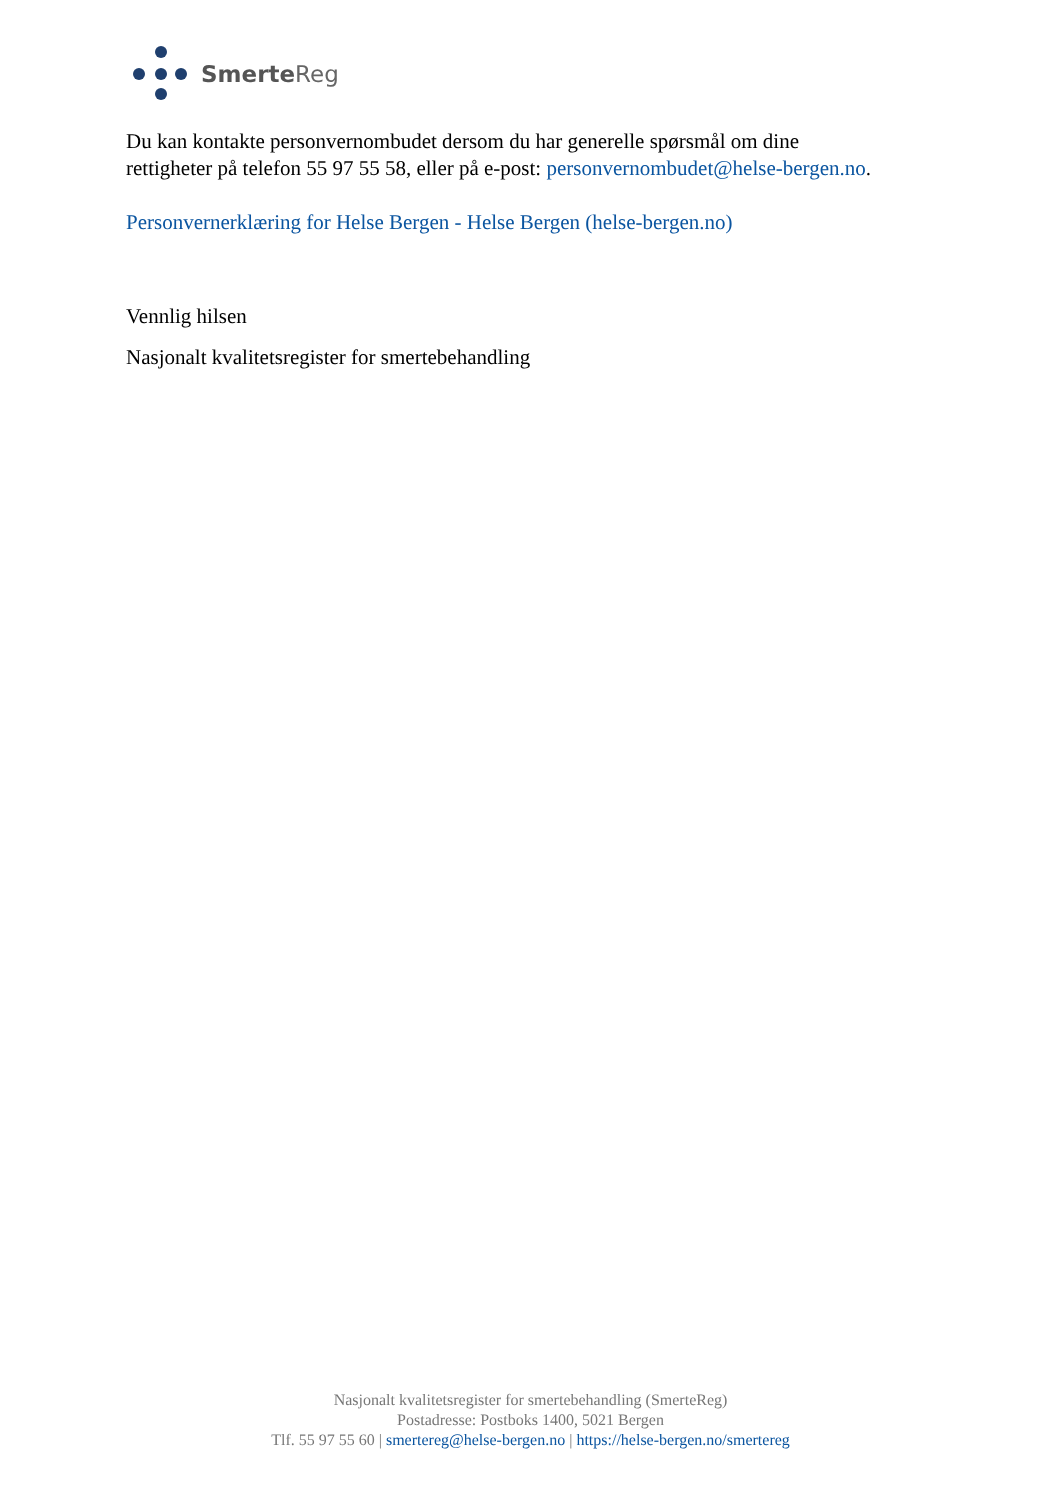Smerte Reg
Du kan kontakte personvernombudet dersom du har generelle spørsmål om dine rettigheter på telefon 55 97 55 58, eller på e-post: personvernombudet@helse-bergen.no.
Personvernerklæring for Helse Bergen - Helse Bergen (helse-bergen.no)
Vennlig hilsen
Nasjonalt kvalitetsregister for smertebehandling
Nasjonalt kvalitetsregister for smertebehandling (SmerteReg)
Postadresse: Postboks 1400, 5021 Bergen
Tlf. 55 97 55 60 | smertereg@helse-bergen.no | https://helse-bergen.no/smertereg